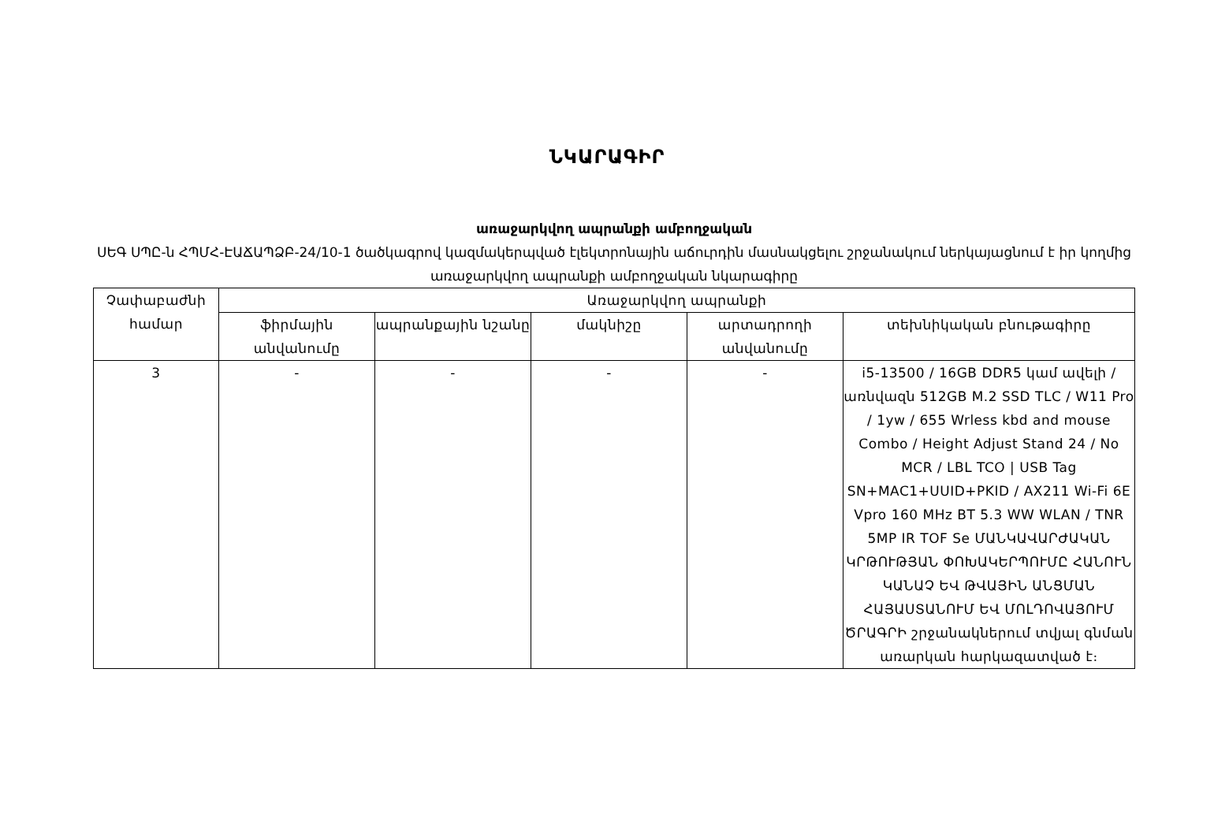ՆԿԱՐԱԳԻՐ
առաջարկվող ապրանքի ամբողջական
ՍԵԳ ՍՊԸ-ն ՀՊՄՀ-ԷԱՃԱՊՁԲ-24/10-1 ծածկագրով կազմակերպված էլեկտրոնային աճուրդին մասնակցելու շրջանակում ներկայացնում է իր կողմից առաջարկվող ապրանքի ամբողջական նկարագիրը
| Չափաբաժնի համար | Առաջարկվող ապրանքի | | | | |
| --- | --- | --- | --- | --- | --- |
| | ֆիրմային անվանումը | ապրանքային նշանը | մակնիշը | արտադրողի անվանումը | տեխնիկական բնութագիրը |
| 3 | - | - | - | - | i5-13500 / 16GB DDR5 կամ ավելի / առնվազն 512GB M.2 SSD TLC / W11 Pro / 1yw / 655 Wrless kbd and mouse Combo / Height Adjust Stand 24 / No MCR / LBL TCO / USB Tag SN+MAC1+UUID+PKID / AX211 Wi-Fi 6E Vpro 160 MHz BT 5.3 WW WLAN / TNR 5MP IR TOF Se ՄԱՆԿԱՎԱՐԺԱԿԱՆ ԿՐԹՈՒԹՅԱՆ ՓՈԽԱԿԵՐՊՈՒՄԸ ՀԱՆՈՒՆ ԿԱՆԱՉ ԵՎ ԹՎԱՅԻՆ ԱՆՑՄԱՆ ՀԱՅԱՍՏԱՆՈՒՄ ԵՎ ՄՈԼԴՈՎԱՅՈՒՄ ԾՐԱԳՐԻ շրջանակներում տվյալ գնման առարկան հարկազատված է։ |